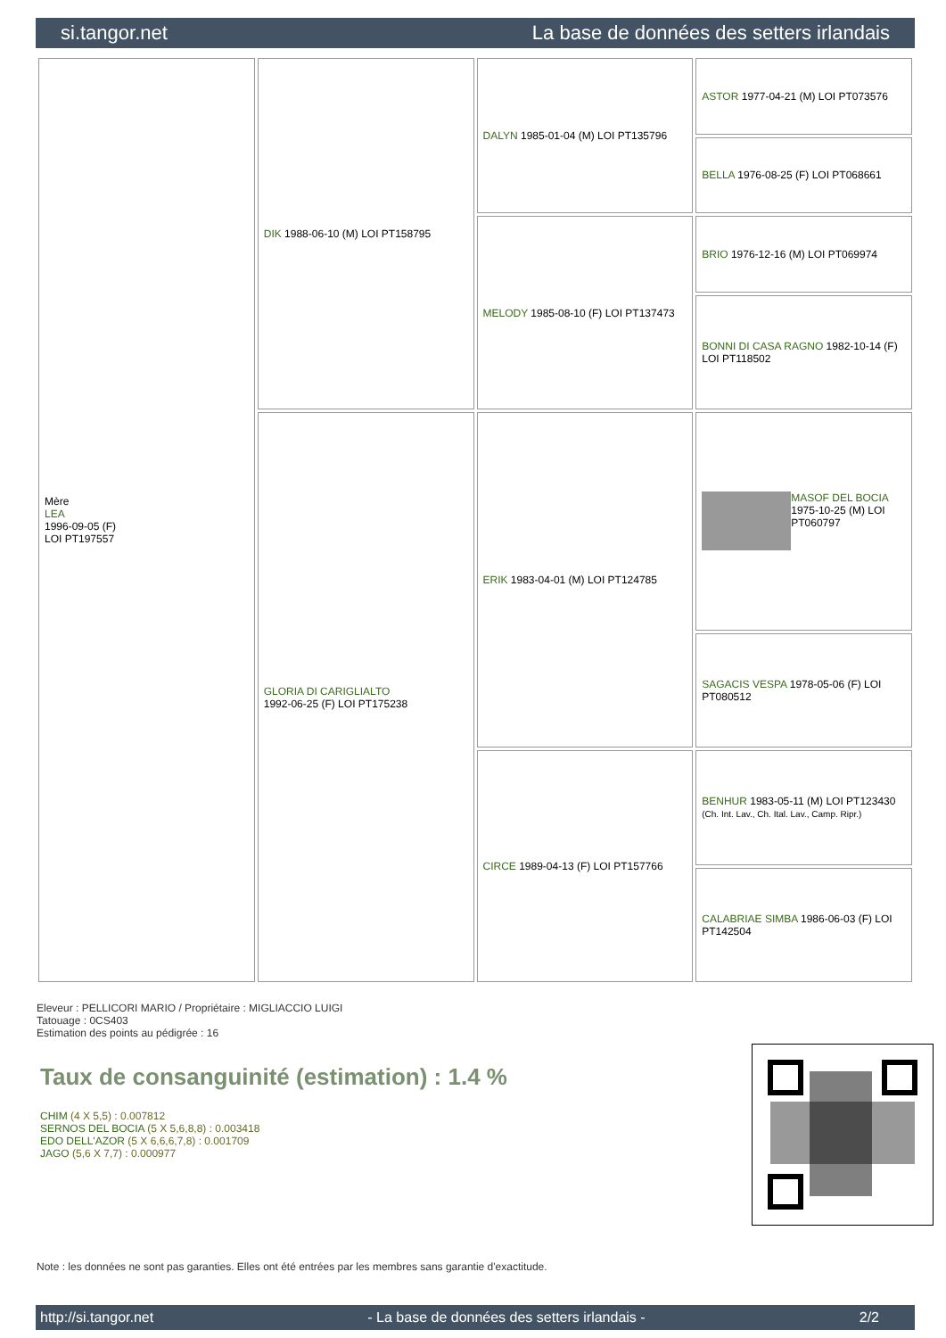si.tangor.net La base de données des setters irlandais
| Mère LEA 1996-09-05 (F) LOI PT197557 | DIK 1988-06-10 (M) LOI PT158795 | DALYN 1985-01-04 (M) LOI PT135796 | ASTOR 1977-04-21 (M) LOI PT073576 |
| | | | BELLA 1976-08-25 (F) LOI PT068661 |
| | | MELODY 1985-08-10 (F) LOI PT137473 | BRIO 1976-12-16 (M) LOI PT069974 |
| | | | BONNI DI CASA RAGNO 1982-10-14 (F) LOI PT118502 |
| | GLORIA DI CARIGLIALTO 1992-06-25 (F) LOI PT175238 | ERIK 1983-04-01 (M) LOI PT124785 | MASOF DEL BOCIA 1975-10-25 (M) LOI PT060797 |
| | | | SAGACIS VESPA 1978-05-06 (F) LOI PT080512 |
| | | CIRCE 1989-04-13 (F) LOI PT157766 | BENHUR 1983-05-11 (M) LOI PT123430 (Ch. Int. Lav., Ch. Ital. Lav., Camp. Ripr.) |
| | | | CALABRIAE SIMBA 1986-06-03 (F) LOI PT142504 |
Eleveur : PELLICORI MARIO / Propriétaire : MIGLIACCIO LUIGI
Tatouage : 0CS403
Estimation des points au pédigrée : 16
Taux de consanguinité (estimation) : 1.4 %
CHIM (4 X 5,5) : 0.007812
SERNOS DEL BOCIA (5 X 5,6,8,8) : 0.003418
EDO DELL'AZOR (5 X 6,6,6,7,8) : 0.001709
JAGO (5,6 X 7,7) : 0.000977
Note : les données ne sont pas garanties. Elles ont été entrées par les membres sans garantie d'exactitude.
http://si.tangor.net - La base de données des setters irlandais - 2/2